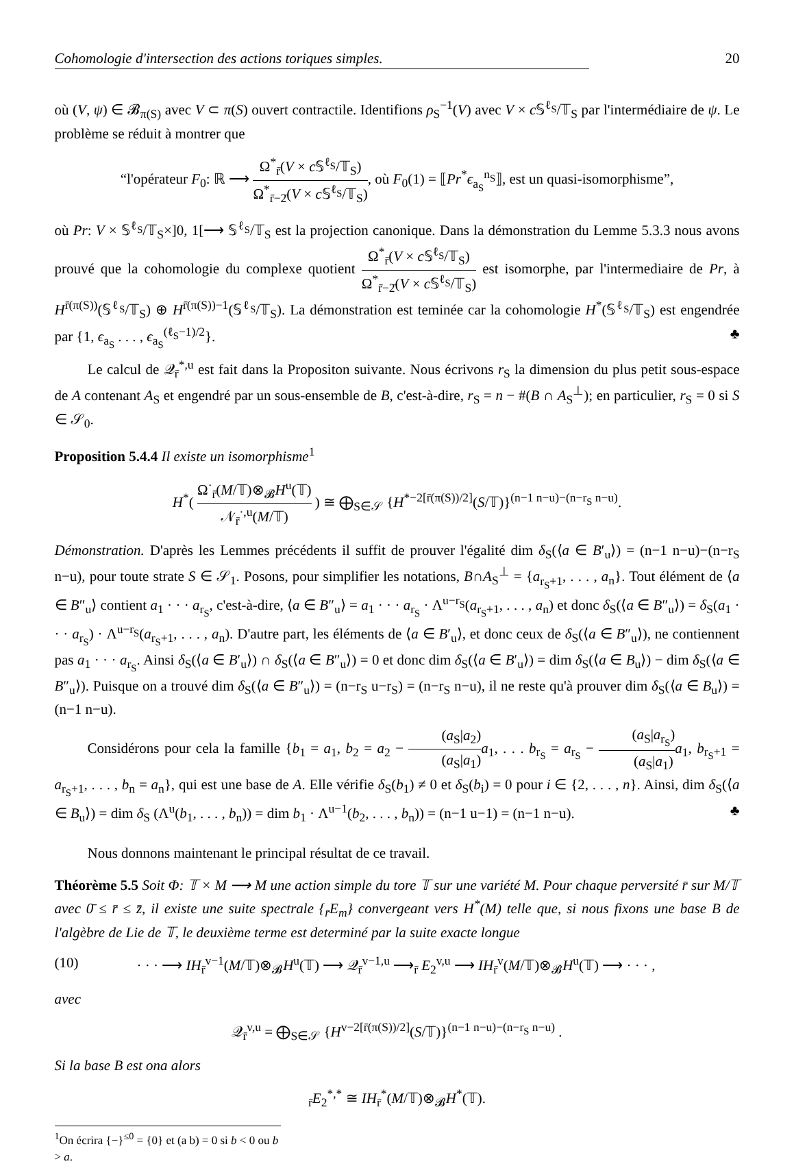Cohomologie d'intersection des actions toriques simples. 20
où (V, ψ) ∈ 𝓑<sub>π(S)</sub> avec V ⊂ π(S) ouvert contractile. Identifions ρ<sub>S</sub><sup>−1</sup>(V) avec V × c 𝕊<sup>ℓ<sub>S</sub></sup>/𝕋<sub>S</sub> par l'intermédiaire de ψ. Le problème se réduit à montrer que
“l'opérateur F<sub>0</sub>: ℝ ⟶ Ω<sup>*</sup><sub>r̄</sub>(V × c 𝕊<sup>ℓ<sub>S</sub></sup>/𝕋<sub>S</sub>) Ω<sup>*</sup><sub>r̄−2̄</sub>(V × c 𝕊<sup>ℓ<sub>S</sub></sup>/𝕋<sub>S</sub>), où F<sub>0</sub>(1) = ⟦Pr<sup>*</sup>ϵ<sub>a<sub>S</sub></sub><sup>n<sub>S</sub></sup>⟧, est un quasi-isomorphisme”,
où Pr: V × 𝕊<sup>ℓ<sub>S</sub></sup>/𝕋<sub>S</sub>×]0, 1[⟶ 𝕊<sup>ℓ<sub>S</sub></sup>/𝕋<sub>S</sub> est la projection canonique. Dans la démonstration du Lemme 5.3.3 nous avons prouvé que la cohomologie du complexe quotient Ω<sup>*</sup><sub>r̄</sub>(V × c 𝕊<sup>ℓ<sub>S</sub></sup>/𝕋<sub>S</sub>) Ω<sup>*</sup><sub>r̄−2̄</sub>(V × c 𝕊<sup>ℓ<sub>S</sub></sup>/𝕋<sub>S</sub>) est isomorphe, par l'intermediaire de Pr, à H<sup>r̄(π(S))</sup>(𝕊<sup>ℓ<sub>S</sub></sup>/𝕋<sub>S</sub>) ⊕ H<sup>r̄(π(S))−1</sup>(𝕊<sup>ℓ<sub>S</sub></sup>/𝕋<sub>S</sub>). La démonstration est teminée car la cohomologie H<sup>*</sup>(𝕊<sup>ℓ<sub>S</sub></sup>/𝕋<sub>S</sub>) est engendrée par {1, ϵ<sub>a<sub>S</sub></sub> . . . , ϵ<sub>a<sub>S</sub></sub><sup>(ℓ<sub>S</sub>−1)/2</sup>}. ♣
Le calcul de 𝒬<sub>r̄</sub><sup>*,u</sup> est fait dans la Propositon suivante. Nous écrivons r<sub>S</sub> la dimension du plus petit sous-espace de A contenant A<sub>S</sub> et engendré par un sous-ensemble de B, c'est-à-dire, r<sub>S</sub> = n − #(B ∩ A<sub>S</sub><sup>⊥</sup>); en particulier, r<sub>S</sub> = 0 si S ∈ 𝒮<sub>0</sub>.
Proposition 5.4.4 Il existe un isomorphisme<sup>1</sup>
H<sup>*</sup>( Ω<sup>·</sup><sub>r̄</sub>(M/𝕋)⊗<sub>𝓑</sub>H<sup>u</sup>(𝕋) 𝒩<sub>r̄</sub><sup>·,u</sup>(M/𝕋) ) ≅ ⨁<sub>S∈𝒮</sub> {H<sup>*−2[r̄(π(S))/2]</sup>(S/𝕋)}<sup>(n−1 n−u)−(n−r<sub>S</sub> n−u)</sup>.
Démonstration. D'après les Lemmes précédents il suffit de prouver l'égalité dim δ<sub>S</sub>(⟨a ∈ B′<sub>u</sub>⟩) = (n−1 n−u)−(n−r<sub>S</sub> n−u), pour toute strate S ∈ 𝒮<sub>1</sub>. Posons, pour simplifier les notations, B∩A<sub>S</sub><sup>⊥</sup> = {a<sub>r<sub>S</sub>+1</sub>, . . . , a<sub>n</sub>}. Tout élément de ⟨a ∈ B″<sub>u</sub>⟩ contient a<sub>1</sub> · · · a<sub>r<sub>S</sub></sub>, c'est-à-dire, ⟨a ∈ B″<sub>u</sub>⟩ = a<sub>1</sub> · · · a<sub>r<sub>S</sub></sub> · Λ<sup>u−r<sub>S</sub></sup>(a<sub>r<sub>S</sub>+1</sub>, . . . , a<sub>n</sub>) et donc δ<sub>S</sub>(⟨a ∈ B″<sub>u</sub>⟩) = δ<sub>S</sub>(a<sub>1</sub> · · · a<sub>r<sub>S</sub></sub>) · Λ<sup>u−r<sub>S</sub></sup>(a<sub>r<sub>S</sub>+1</sub>, . . . , a<sub>n</sub>). D'autre part, les éléments de ⟨a ∈ B′<sub>u</sub>⟩, et donc ceux de δ<sub>S</sub>(⟨a ∈ B″<sub>u</sub>⟩), ne contiennent pas a<sub>1</sub> · · · a<sub>r<sub>S</sub></sub>. Ainsi δ<sub>S</sub>(⟨a ∈ B′<sub>u</sub>⟩) ∩ δ<sub>S</sub>(⟨a ∈ B″<sub>u</sub>⟩) = 0 et donc dim δ<sub>S</sub>(⟨a ∈ B′<sub>u</sub>⟩) = dim δ<sub>S</sub>(⟨a ∈ B<sub>u</sub>⟩) − dim δ<sub>S</sub>(⟨a ∈ B″<sub>u</sub>⟩). Puisque on a trouvé dim δ<sub>S</sub>(⟨a ∈ B″<sub>u</sub>⟩) = (n−r<sub>S</sub> u−r<sub>S</sub>) = (n−r<sub>S</sub> n−u), il ne reste qu'à prouver dim δ<sub>S</sub>(⟨a ∈ B<sub>u</sub>⟩) = (n−1 n−u).
Considérons pour cela la famille {b<sub>1</sub> = a<sub>1</sub>, b<sub>2</sub> = a<sub>2</sub> − (a<sub>S</sub>|a<sub>2</sub>) (a<sub>S</sub>|a<sub>1</sub>) a<sub>1</sub>, . . . b<sub>r<sub>S</sub></sub> = a<sub>r<sub>S</sub></sub> − (a<sub>S</sub>|a<sub>r<sub>S</sub></sub>) (a<sub>S</sub>|a<sub>1</sub>) a<sub>1</sub>, b<sub>r<sub>S</sub>+1</sub> = a<sub>r<sub>S</sub>+1</sub>, . . . , b<sub>n</sub> = a<sub>n</sub>}, qui est une base de A. Elle vérifie δ<sub>S</sub>(b<sub>1</sub>) ≠ 0 et δ<sub>S</sub>(b<sub>i</sub>) = 0 pour i ∈ {2, . . . , n}. Ainsi, dim δ<sub>S</sub>(⟨a ∈ B<sub>u</sub>⟩) = dim δ<sub>S</sub> (Λ<sup>u</sup>(b<sub>1</sub>, . . . , b<sub>n</sub>)) = dim b<sub>1</sub> · Λ<sup>u−1</sup>(b<sub>2</sub>, . . . , b<sub>n</sub>)) = (n−1 u−1) = (n−1 n−u). ♣
Nous donnons maintenant le principal résultat de ce travail.
Théorème 5.5 Soit Φ: 𝕋 × M ⟶ M une action simple du tore 𝕋 sur une variété M. Pour chaque perversité r̄ sur M/𝕋 avec 0̄ ≤ r̄ ≤ z̄, il existe une suite spectrale {<sub>r̄</sub>E<sub>m</sub>} convergeant vers H<sup>*</sup>(M) telle que, si nous fixons une base B de l'algèbre de Lie de 𝕋, le deuxième terme est determiné par la suite exacte longue
(10) · · · ⟶ IH<sub>r̄</sub><sup>v−1</sup>(M/𝕋)⊗<sub>𝓑</sub>H<sup>u</sup>(𝕋) ⟶ 𝒬<sub>r̄</sub><sup>v−1,u</sup> ⟶<sub>r̄</sub> E<sub>2</sub><sup>v,u</sup> ⟶ IH<sub>r̄</sub><sup>v</sup>(M/𝕋)⊗<sub>𝓑</sub>H<sup>u</sup>(𝕋) ⟶ · · · ,
avec
𝒬<sub>r̄</sub><sup>v,u</sup> = ⨁<sub>S∈𝒮</sub> {H<sup>v−2[r̄(π(S))/2]</sup>(S/𝕋)}<sup>(n−1 n−u)−(n−r<sub>S</sub> n−u)</sup> .
Si la base B est ona alors
<sub>r̄</sub>E<sub>2</sub><sup>*,*</sup> ≅ IH<sub>r̄</sub><sup>*</sup>(M/𝕋)⊗<sub>𝓑</sub>H<sup>*</sup>(𝕋).
<sup>1</sup> On écrira {−}<sup>≤0</sup> = {0} et (a b) = 0 si b < 0 ou b > a.